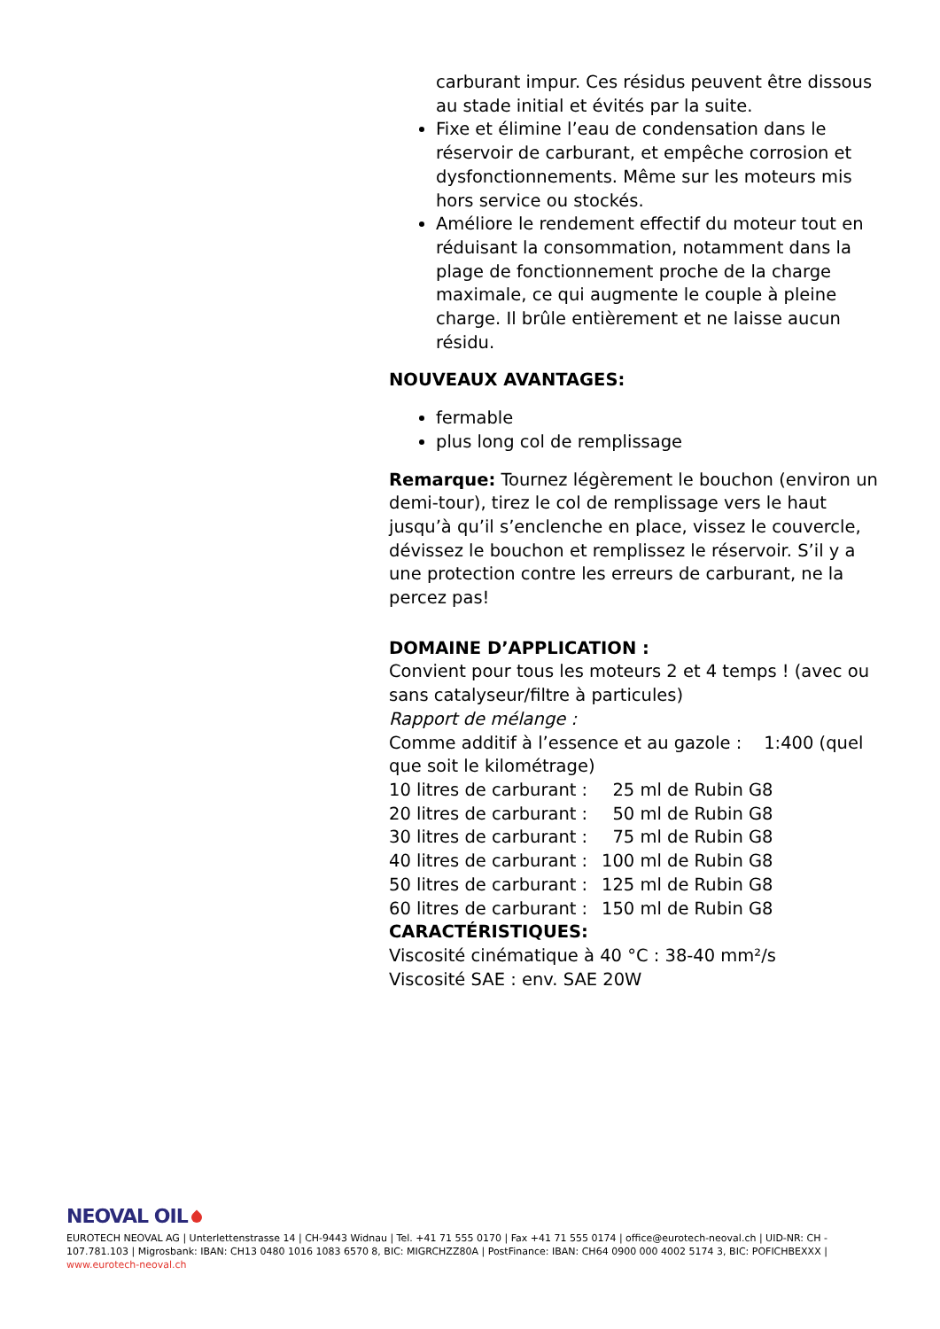carburant impur. Ces résidus peuvent être dissous au stade initial et évités par la suite.
Fixe et élimine l’eau de condensation dans le réservoir de carburant, et empêche corrosion et dysfonctionnements. Même sur les moteurs mis hors service ou stockés.
Améliore le rendement effectif du moteur tout en réduisant la consommation, notamment dans la plage de fonctionnement proche de la charge maximale, ce qui augmente le couple à pleine charge. Il brûle entièrement et ne laisse aucun résidu.
NOUVEAUX AVANTAGES:
fermable
plus long col de remplissage
Remarque: Tournez légèrement le bouchon (environ un demi-tour), tirez le col de remplissage vers le haut jusqu’à qu’il s’enclenche en place, vissez le couvercle, dévissez le bouchon et remplissez le réservoir. S’il y a une protection contre les erreurs de carburant, ne la percez pas!
DOMAINE D’APPLICATION :
Convient pour tous les moteurs 2 et 4 temps ! (avec ou sans catalyseur/filtre à particules)
Rapport de mélange :
Comme additif à l’essence et au gazole : 1:400 (quel que soit le kilométrage)
10 litres de carburant : 25 ml de Rubin G8
20 litres de carburant : 50 ml de Rubin G8
30 litres de carburant : 75 ml de Rubin G8
40 litres de carburant : 100 ml de Rubin G8
50 litres de carburant : 125 ml de Rubin G8
60 litres de carburant : 150 ml de Rubin G8
CARACTÉRISTIQUES:
Viscosité cinématique à 40 °C : 38-40 mm²/s
Viscosité SAE : env. SAE 20W
NEOVAL OIL
EUROTECH NEOVAL AG | Unterlettenstrasse 14 | CH-9443 Widnau | Tel. +41 71 555 0170 | Fax +41 71 555 0174 | office@eurotech-neoval.ch | UID-NR: CH - 107.781.103 | Migrosbank: IBAN: CH13 0480 1016 1083 6570 8, BIC: MIGRCHZZ80A | PostFinance: IBAN: CH64 0900 000 4002 5174 3, BIC: POFICHBEXXX |
www.eurotech-neoval.ch